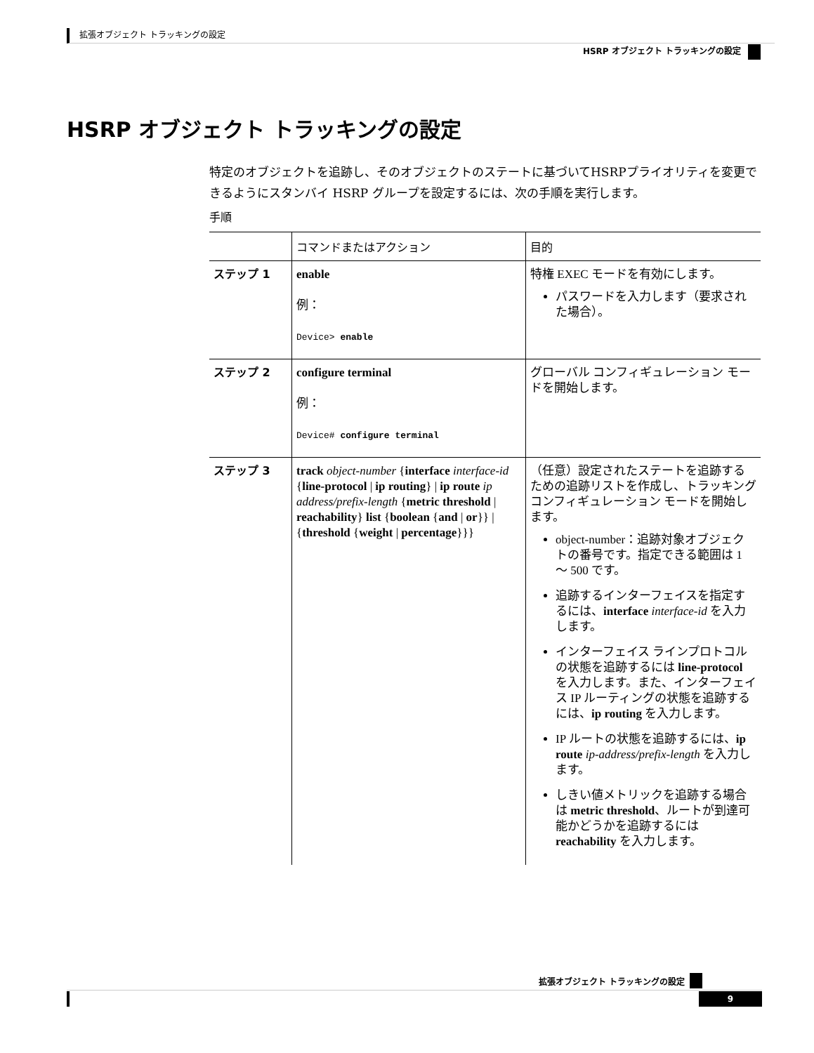拡張オブジェクト トラッキングの設定
HSRP オブジェクト トラッキングの設定
HSRP オブジェクト トラッキングの設定
特定のオブジェクトを追跡し、そのオブジェクトのステートに基づいてHSRPプライオリティを変更できるようにスタンバイ HSRP グループを設定するには、次の手順を実行します。
手順
| | コマンドまたはアクション | 目的 |
| --- | --- | --- |
| ステップ 1 | enable 例： Device> enable | 特権 EXEC モードを有効にします。 パスワードを入力します（要求された場合）。 |
| ステップ 2 | configure terminal 例： Device# configure terminal | グローバル コンフィギュレーション モードを開始します。 |
| ステップ 3 | track object-number { interface interface-id { line-protocol / ip routing } / ip route ip address/prefix-length { metric threshold / reachability } list { boolean { and / or }} / { threshold { weight / percentage }}} | （任意）設定されたステートを追跡するための追跡リストを作成し、トラッキング コンフィギュレーション モードを開始します。 object-number：追跡対象オブジェクトの番号です。指定できる範囲は 1 ～ 500 です。 追跡するインターフェイスを指定するには、 interface interface-id を入力します。 インターフェイス ラインプロトコルの状態を追跡するには line-protocol を入力します。また、インターフェイス IP ルーティングの状態を追跡するには、 ip routing を入力します。 IP ルートの状態を追跡するには、 ip route ip-address/prefix-length を入力します。 しきい値メトリックを追跡する場合は metric threshold 、ルートが到達可能かどうかを追跡するには reachability を入力します。 |
拡張オブジェクト トラッキングの設定 9